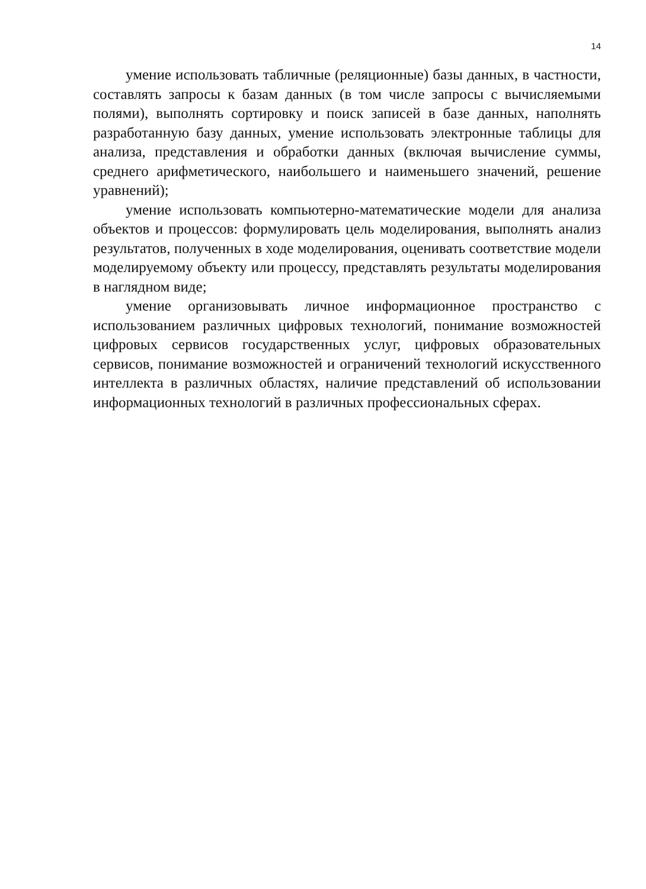14
умение использовать табличные (реляционные) базы данных, в частности, составлять запросы к базам данных (в том числе запросы с вычисляемыми полями), выполнять сортировку и поиск записей в базе данных, наполнять разработанную базу данных, умение использовать электронные таблицы для анализа, представления и обработки данных (включая вычисление суммы, среднего арифметического, наибольшего и наименьшего значений, решение уравнений);
умение использовать компьютерно-математические модели для анализа объектов и процессов: формулировать цель моделирования, выполнять анализ результатов, полученных в ходе моделирования, оценивать соответствие модели моделируемому объекту или процессу, представлять результаты моделирования в наглядном виде;
умение организовывать личное информационное пространство с использованием различных цифровых технологий, понимание возможностей цифровых сервисов государственных услуг, цифровых образовательных сервисов, понимание возможностей и ограничений технологий искусственного интеллекта в различных областях, наличие представлений об использовании информационных технологий в различных профессиональных сферах.